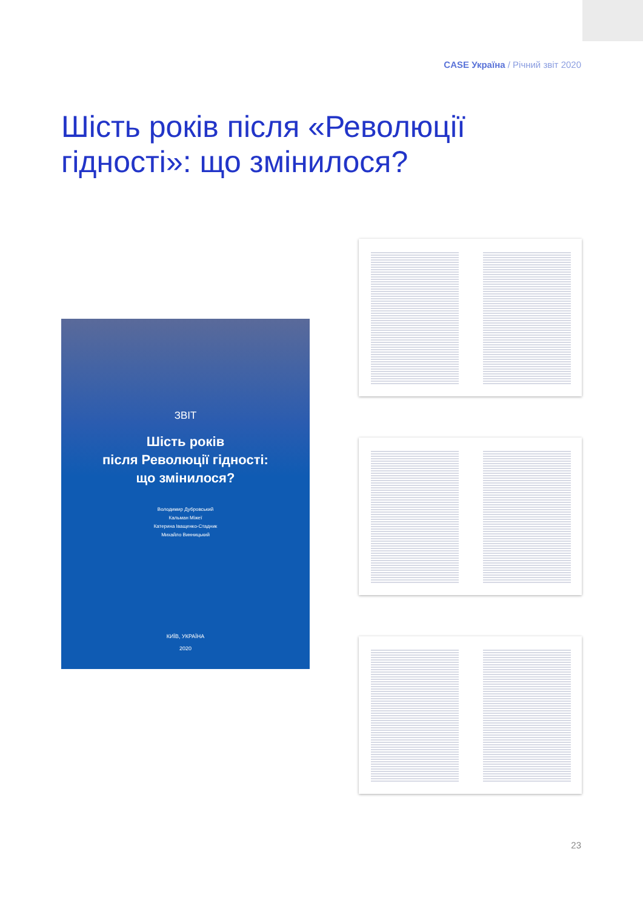CASE Україна / Річний звіт 2020
Шість років після «Революції гідності»: що змінилося?
ЗВІТ
Шість років
після Революції гідності:
що змінилося?
Володимир Дубровський
Кальман Міжеї
Катерина Іващенко-Стадник
Михайло Винницький
КИЇВ, УКРАЇНА
2020
23